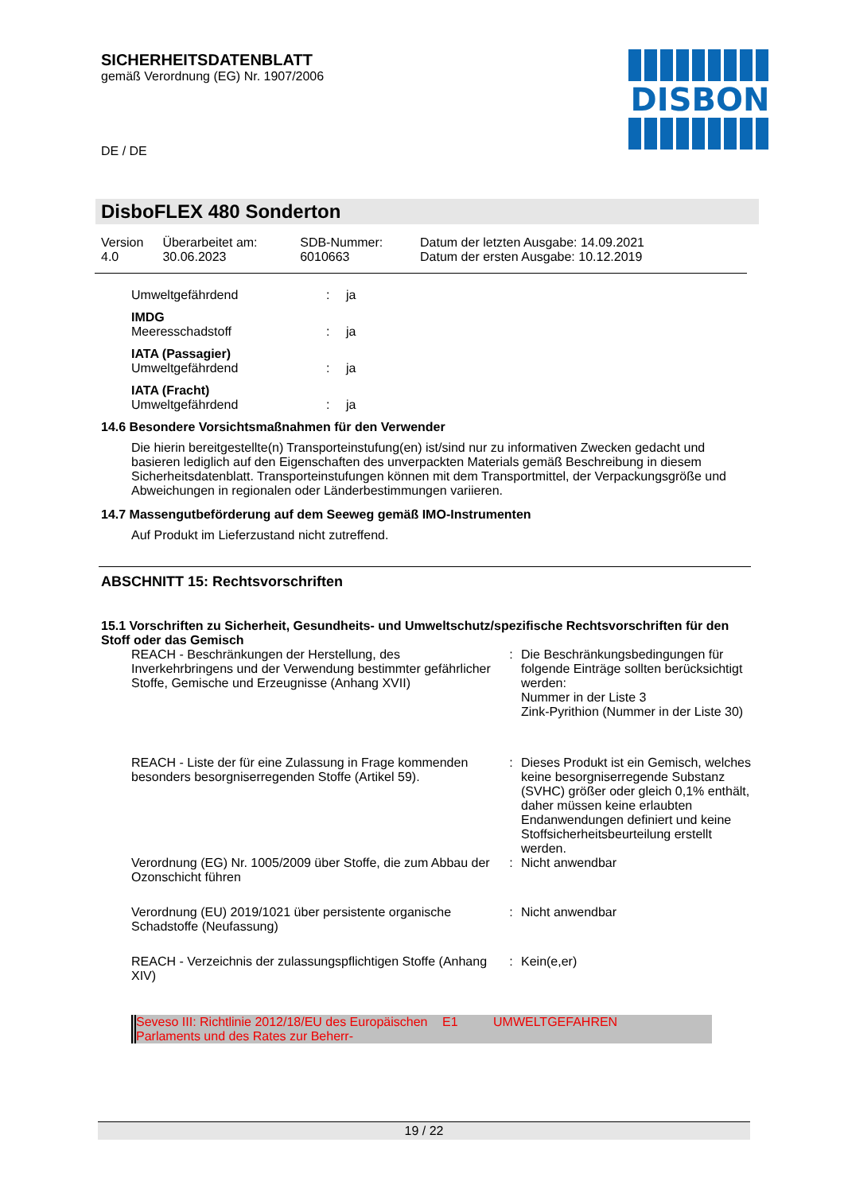SICHERHEITSDATENBLATT
gemäß Verordnung (EG) Nr. 1907/2006
DE / DE
DISBON
DisboFLEX 480 Sonderton
| Version 4.0 | Überarbeitet am: 30.06.2023 | SDB-Nummer: 6010663 | Datum der letzten Ausgabe: 14.09.2021 Datum der ersten Ausgabe: 10.12.2019 |
| Umweltgefährdend | : | ja |
| IMDG | | |
| Meeresschadstoff | : | ja |
| IATA (Passagier) | | |
| Umweltgefährdend | : | ja |
| IATA (Fracht) | | |
| Umweltgefährdend | : | ja |
14.6 Besondere Vorsichtsmaßnahmen für den Verwender
Die hierin bereitgestellte(n) Transporteinstufung(en) ist/sind nur zu informativen Zwecken gedacht und basieren lediglich auf den Eigenschaften des unverpackten Materials gemäß Beschreibung in diesem Sicherheitsdatenblatt. Transporteinstufungen können mit dem Transportmittel, der Verpackungsgröße und Abweichungen in regionalen oder Länderbestimmungen variieren.
14.7 Massengutbeförderung auf dem Seeweg gemäß IMO-Instrumenten
Auf Produkt im Lieferzustand nicht zutreffend.
ABSCHNITT 15: Rechtsvorschriften
15.1 Vorschriften zu Sicherheit, Gesundheits- und Umweltschutz/spezifische Rechtsvorschriften für den Stoff oder das Gemisch
| REACH - Beschränkungen der Herstellung, des Inverkehrbringens und der Verwendung bestimmter gefährlicher Stoffe, Gemische und Erzeugnisse (Anhang XVII) | : | Die Beschränkungsbedingungen für folgende Einträge sollten berücksichtigt werden: Nummer in der Liste 3 Zink-Pyrithion (Nummer in der Liste 30) |
| REACH - Liste der für eine Zulassung in Frage kommenden besonders besorgniserregenden Stoffe (Artikel 59). | : | Dieses Produkt ist ein Gemisch, welches keine besorgniserregende Substanz (SVHC) größer oder gleich 0,1% enthält, daher müssen keine erlaubten Endanwendungen definiert und keine Stoffsicherheitsbeurteilung erstellt werden. |
| Verordnung (EG) Nr. 1005/2009 über Stoffe, die zum Abbau der Ozonschicht führen | : | Nicht anwendbar |
| Verordnung (EU) 2019/1021 über persistente organische Schadstoffe (Neufassung) | : | Nicht anwendbar |
| REACH - Verzeichnis der zulassungspflichtigen Stoffe (Anhang XIV) | : | Kein(e,er) |
| Seveso III: Richtlinie 2012/18/EU des Europäischen Parlaments und des Rates zur Beherr- | E1 | UMWELTGEFAHREN |
19 / 22